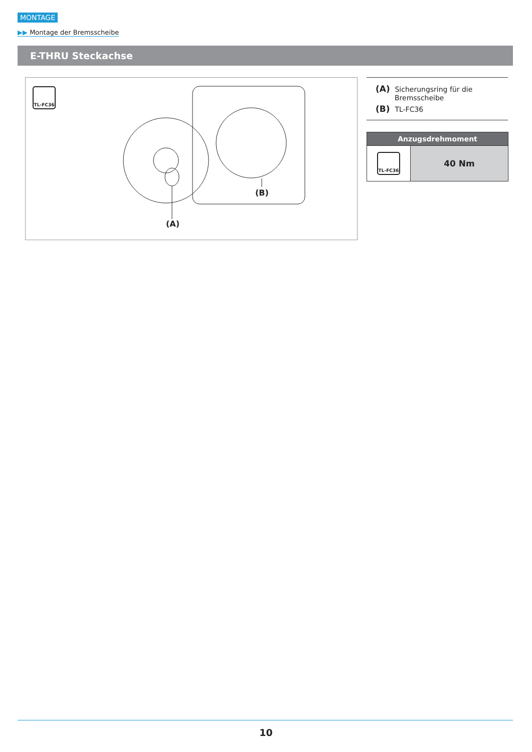MONTAGE
▶▶ Montage der Bremsscheibe
E-THRU Steckachse
TL-FC36
(A)
(B)
(A) Sicherungsring für die
Bremsscheibe
(B) TL-FC36
| Anzugsdrehmoment | |
| --- | --- |
| TL-FC36 | 40 Nm |
10